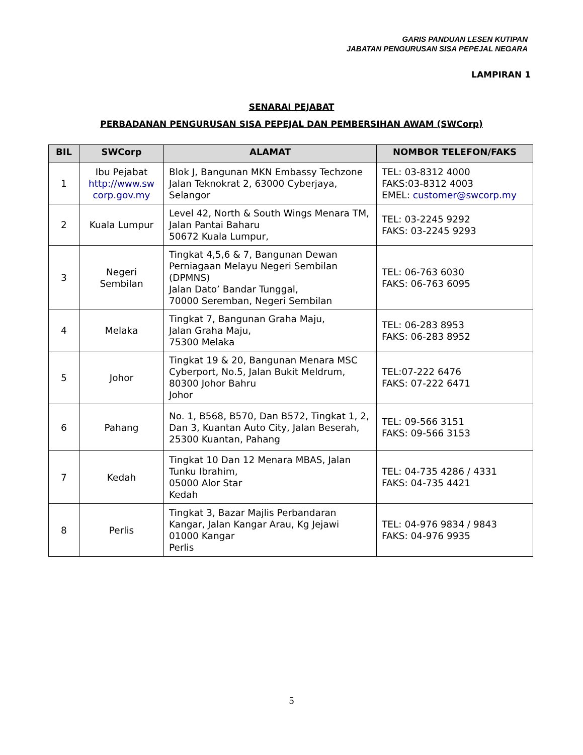GARIS PANDUAN LESEN KUTIPAN
JABATAN PENGURUSAN SISA PEPEJAL NEGARA
LAMPIRAN 1
SENARAI PEJABAT
PERBADANAN PENGURUSAN SISA PEPEJAL DAN PEMBERSIHAN AWAM (SWCorp)
| BIL | SWCorp | ALAMAT | NOMBOR TELEFON/FAKS |
| --- | --- | --- | --- |
| 1 | Ibu Pejabat http://www.sw corp.gov.my | Blok J, Bangunan MKN Embassy Techzone Jalan Teknokrat 2, 63000 Cyberjaya, Selangor | TEL: 03-8312 4000 FAKS:03-8312 4003 EMEL: customer@swcorp.my |
| 2 | Kuala Lumpur | Level 42, North & South Wings Menara TM, Jalan Pantai Baharu 50672 Kuala Lumpur, | TEL: 03-2245 9292 FAKS: 03-2245 9293 |
| 3 | Negeri Sembilan | Tingkat 4,5,6 & 7, Bangunan Dewan Perniagaan Melayu Negeri Sembilan (DPMNS) Jalan Dato’ Bandar Tunggal, 70000 Seremban, Negeri Sembilan | TEL: 06-763 6030 FAKS: 06-763 6095 |
| 4 | Melaka | Tingkat 7, Bangunan Graha Maju, Jalan Graha Maju, 75300 Melaka | TEL: 06-283 8953 FAKS: 06-283 8952 |
| 5 | Johor | Tingkat 19 & 20, Bangunan Menara MSC Cyberport, No.5, Jalan Bukit Meldrum, 80300 Johor Bahru Johor | TEL:07-222 6476 FAKS: 07-222 6471 |
| 6 | Pahang | No. 1, B568, B570, Dan B572, Tingkat 1, 2, Dan 3, Kuantan Auto City, Jalan Beserah, 25300 Kuantan, Pahang | TEL: 09-566 3151 FAKS: 09-566 3153 |
| 7 | Kedah | Tingkat 10 Dan 12 Menara MBAS, Jalan Tunku Ibrahim, 05000 Alor Star Kedah | TEL: 04-735 4286 / 4331 FAKS: 04-735 4421 |
| 8 | Perlis | Tingkat 3, Bazar Majlis Perbandaran Kangar, Jalan Kangar Arau, Kg Jejawi 01000 Kangar Perlis | TEL: 04-976 9834 / 9843 FAKS: 04-976 9935 |
5